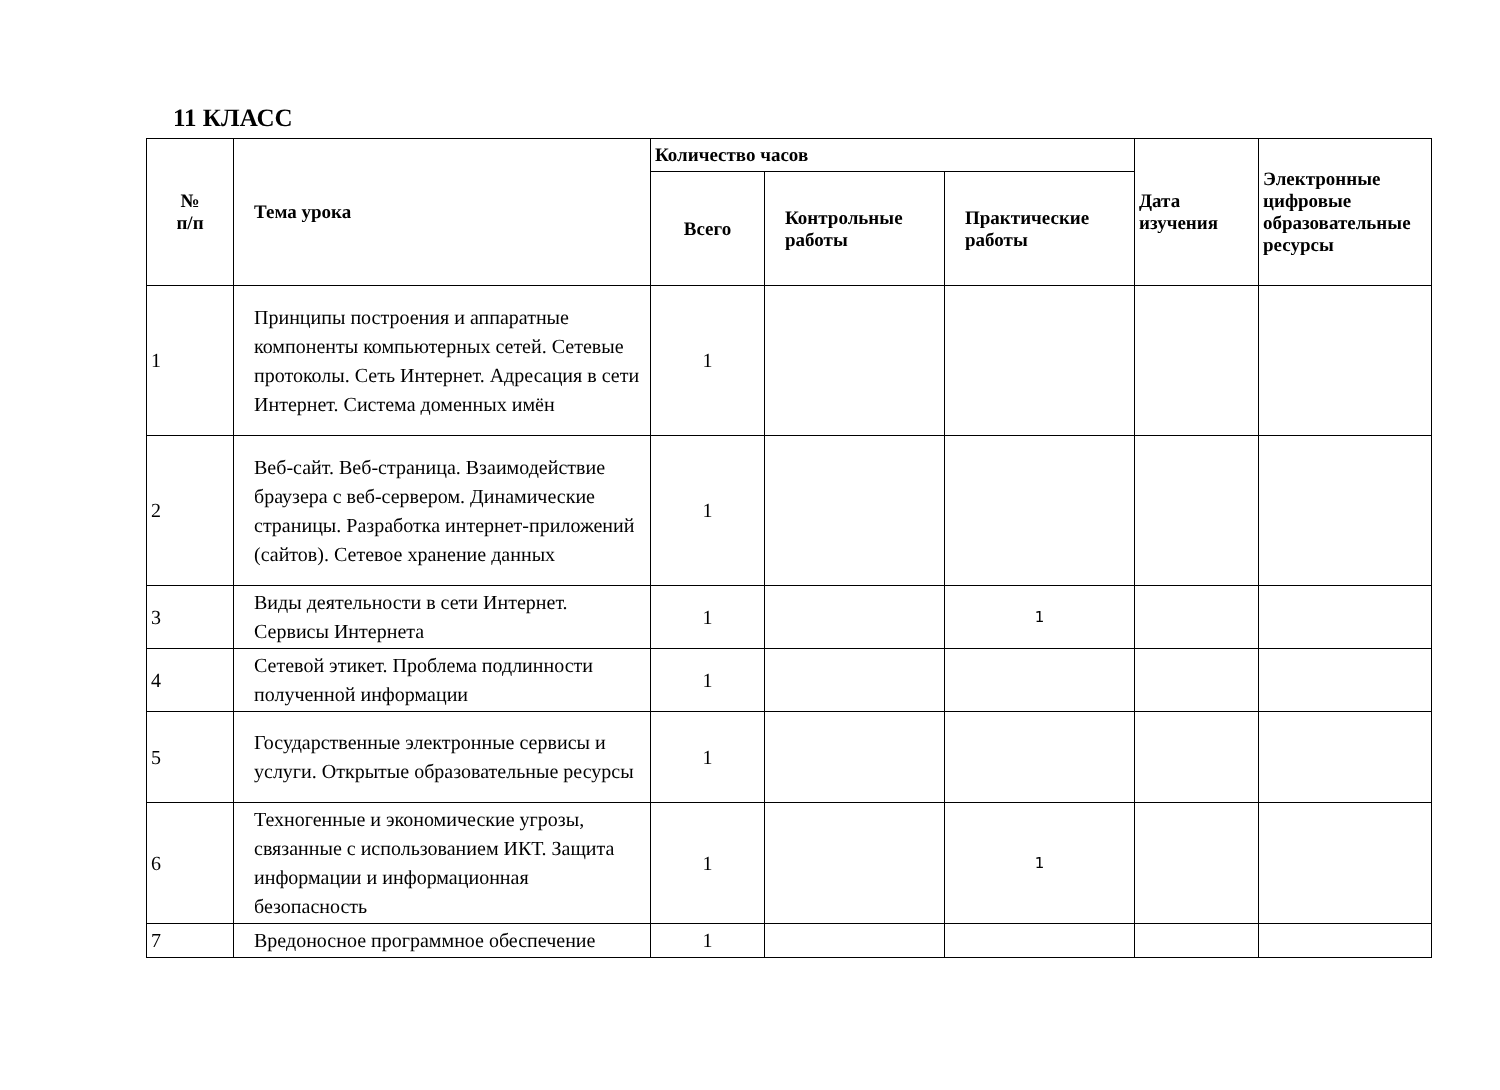11 КЛАСС
| № п/п | Тема урока | Количество часов | | | Дата изучения | Электронные цифровые образовательные ресурсы |
| --- | --- | --- | --- | --- | --- | --- |
| | | Всего | Контрольные работы | Практические работы | | |
| 1 | Принципы построения и аппаратные компоненты компьютерных сетей. Сетевые протоколы. Сеть Интернет. Адресация в сети Интернет. Система доменных имён | 1 | | | | |
| 2 | Веб-сайт. Веб-страница. Взаимодействие браузера с веб-сервером. Динамические страницы. Разработка интернет-приложений (сайтов). Сетевое хранение данных | 1 | | | | |
| 3 | Виды деятельности в сети Интернет. Сервисы Интернета | 1 | | 1 | | |
| 4 | Сетевой этикет. Проблема подлинности полученной информации | 1 | | | | |
| 5 | Государственные электронные сервисы и услуги. Открытые образовательные ресурсы | 1 | | | | |
| 6 | Техногенные и экономические угрозы, связанные с использованием ИКТ. Защита информации и информационная безопасность | 1 | | 1 | | |
| 7 | Вредоносное программное обеспечение | 1 | | | | |